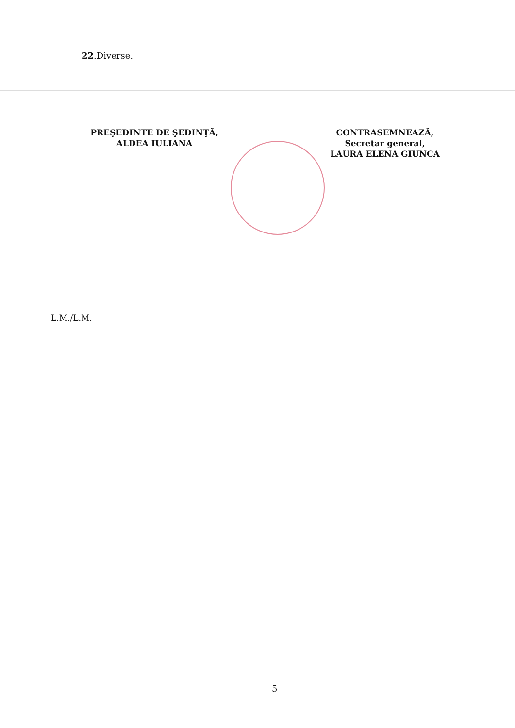22.Diverse.
PREŞEDINTE DE ŞEDINŢĂ,
ALDEA IULIANA
CONTRASEMNEAZĂ,
Secretar general,
LAURA ELENA GIUNCA
L.M./L.M.
5